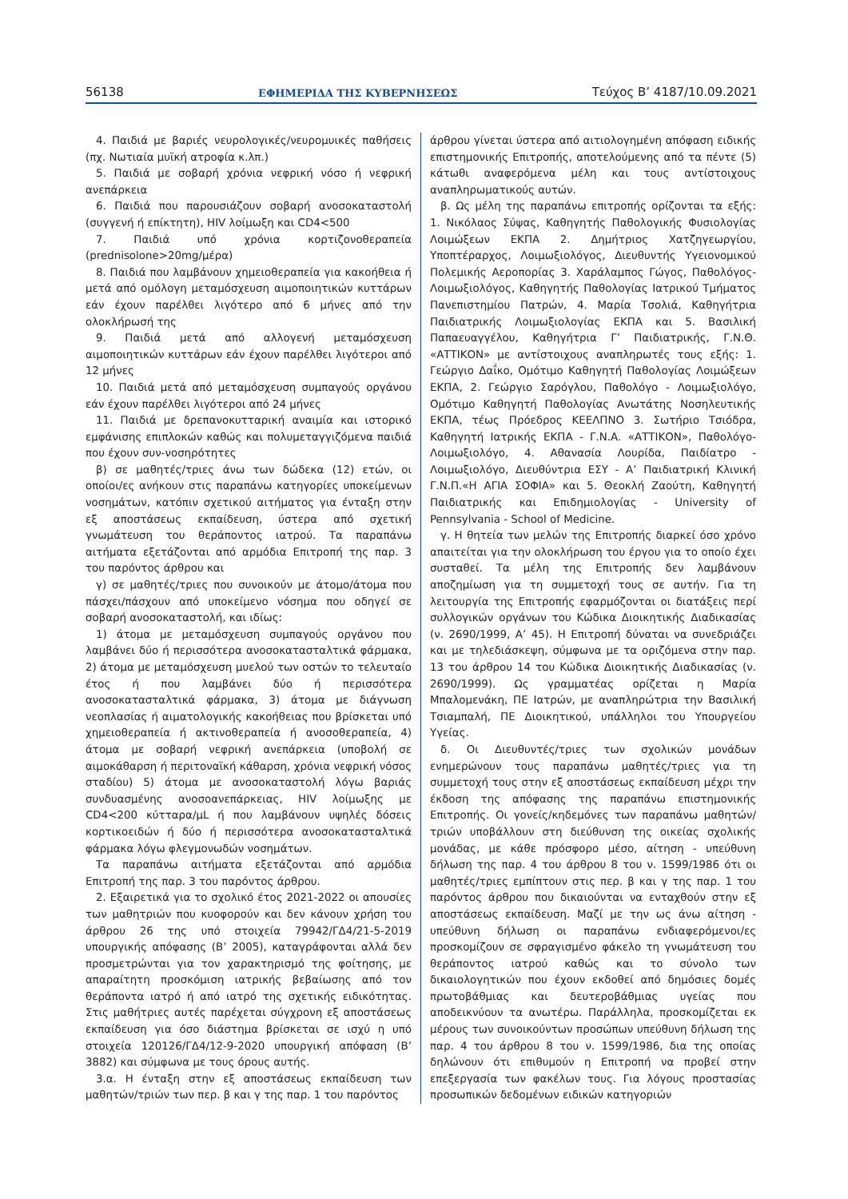56138 ΕΦΗΜΕΡΙΔΑ ΤΗΣ ΚΥΒΕΡΝΗΣΕΩΣ Τεύχος B’ 4187/10.09.2021
4. Παιδιά με βαριές νευρολογικές/νευρομυικές παθήσεις (πχ. Νωτιαία μυϊκή ατροφία κ.λπ.)
5. Παιδιά με σοβαρή χρόνια νεφρική νόσο ή νεφρική ανεπάρκεια
6. Παιδιά που παρουσιάζουν σοβαρή ανοσοκαταστολή (συγγενή ή επίκτητη), HIV λοίμωξη και CD4<500
7. Παιδιά υπό χρόνια κορτιζονοθεραπεία (prednisolone>20mg/μέρα)
8. Παιδιά που λαμβάνουν χημειοθεραπεία για κακοήθεια ή μετά από ομόλογη μεταμόσχευση αιμοποιητικών κυττάρων εάν έχουν παρέλθει λιγότερο από 6 μήνες από την ολοκλήρωσή της
9. Παιδιά μετά από αλλογενή μεταμόσχευση αιμοποιητικών κυττάρων εάν έχουν παρέλθει λιγότεροι από 12 μήνες
10. Παιδιά μετά από μεταμόσχευση συμπαγούς οργάνου εάν έχουν παρέλθει λιγότεροι από 24 μήνες
11. Παιδιά με δρεπανοκυτταρική αναιμία και ιστορικό εμφάνισης επιπλοκών καθώς και πολυμεταγγιζόμενα παιδιά που έχουν συν-νοσηρότητες
β) σε μαθητές/τριες άνω των δώδεκα (12) ετών, οι οποίοι/ες ανήκουν στις παραπάνω κατηγορίες υποκείμενων νοσημάτων, κατόπιν σχετικού αιτήματος για ένταξη στην εξ αποστάσεως εκπαίδευση, ύστερα από σχετική γνωμάτευση του θεράποντος ιατρού. Τα παραπάνω αιτήματα εξετάζονται από αρμόδια Επιτροπή της παρ. 3 του παρόντος άρθρου και
γ) σε μαθητές/τριες που συνοικούν με άτομο/άτομα που πάσχει/πάσχουν από υποκείμενο νόσημα που οδηγεί σε σοβαρή ανοσοκαταστολή, και ιδίως:
1) άτομα με μεταμόσχευση συμπαγούς οργάνου που λαμβάνει δύο ή περισσότερα ανοσοκατασταλτικά φάρμακα, 2) άτομα με μεταμόσχευση μυελού των οστών το τελευταίο έτος ή που λαμβάνει δύο ή περισσότερα ανοσοκατασταλτικά φάρμακα, 3) άτομα με διάγνωση νεοπλασίας ή αιματολογικής κακοήθειας που βρίσκεται υπό χημειοθεραπεία ή ακτινοθεραπεία ή ανοσοθεραπεία, 4) άτομα με σοβαρή νεφρική ανεπάρκεια (υποβολή σε αιμοκάθαρση ή περιτοναϊκή κάθαρση, χρόνια νεφρική νόσος σταδίου) 5) άτομα με ανοσοκαταστολή λόγω βαριάς συνδυασμένης ανοσοανεπάρκειας, HIV λοίμωξης με CD4<200 κύτταρα/μL ή που λαμβάνουν υψηλές δόσεις κορτικοειδών ή δύο ή περισσότερα ανοσοκατασταλτικά φάρμακα λόγω φλεγμονωδών νοσημάτων.
Τα παραπάνω αιτήματα εξετάζονται από αρμόδια Επιτροπή της παρ. 3 του παρόντος άρθρου.
2. Εξαιρετικά για το σχολικό έτος 2021-2022 οι απουσίες των μαθητριών που κυοφορούν και δεν κάνουν χρήση του άρθρου 26 της υπό στοιχεία 79942/ΓΔ4/21-5-2019 υπουργικής απόφασης (Β’ 2005), καταγράφονται αλλά δεν προσμετρώνται για τον χαρακτηρισμό της φοίτησης, με απαραίτητη προσκόμιση ιατρικής βεβαίωσης από τον θεράποντα ιατρό ή από ιατρό της σχετικής ειδικότητας. Στις μαθήτριες αυτές παρέχεται σύγχρονη εξ αποστάσεως εκπαίδευση για όσο διάστημα βρίσκεται σε ισχύ η υπό στοιχεία 120126/ΓΔ4/12-9-2020 υπουργική απόφαση (Β’ 3882) και σύμφωνα με τους όρους αυτής.
3.α. Η ένταξη στην εξ αποστάσεως εκπαίδευση των μαθητών/τριών των περ. β και γ της παρ. 1 του παρόντος
άρθρου γίνεται ύστερα από αιτιολογημένη απόφαση ειδικής επιστημονικής Επιτροπής, αποτελούμενης από τα πέντε (5) κάτωθι αναφερόμενα μέλη και τους αντίστοιχους αναπληρωματικούς αυτών.
β. Ως μέλη της παραπάνω επιτροπής ορίζονται τα εξής: 1. Νικόλαος Σύψας, Καθηγητής Παθολογικής Φυσιολογίας Λοιμώξεων ΕΚΠΑ 2. Δημήτριος Χατζηγεωργίου, Υποπτέραρχος, Λοιμωξιολόγος, Διευθυντής Υγειονομικού Πολεμικής Αεροπορίας 3. Χαράλαμπος Γώγος, Παθολόγος- Λοιμωξιολόγος, Καθηγητής Παθολογίας Ιατρικού Τμήματος Πανεπιστημίου Πατρών, 4. Μαρία Τσολιά, Καθηγήτρια Παιδιατρικής Λοιμωξιολογίας ΕΚΠΑ και 5. Βασιλική Παπαευαγγέλου, Καθηγήτρια Γ’ Παιδιατρικής, Γ.Ν.Θ. «ΑΤΤΙΚΟΝ» με αντίστοιχους αναπληρωτές τους εξής: 1. Γεώργιο Δαΐκο, Ομότιμο Καθηγητή Παθολογίας Λοιμώξεων ΕΚΠΑ, 2. Γεώργιο Σαρόγλου, Παθολόγο - Λοιμωξιολόγο, Ομότιμο Καθηγητή Παθολογίας Ανωτάτης Νοσηλευτικής ΕΚΠΑ, τέως Πρόεδρος ΚΕΕΛΠΝΟ 3. Σωτήριο Τσιόδρα, Καθηγητή Ιατρικής ΕΚΠΑ - Γ.Ν.Α. «ΑΤΤΙΚΟΝ», Παθολόγο- Λοιμωξιολόγο, 4. Αθανασία Λουρίδα, Παιδίατρο - Λοιμωξιολόγο, Διευθύντρια ΕΣΥ - Α’ Παιδιατρική Κλινική Γ.Ν.Π.«Η ΑΓΙΑ ΣΟΦΙΑ» και 5. Θεοκλή Ζαούτη, Καθηγητή Παιδιατρικής και Επιδημιολογίας - University of Pennsylvania - School of Medicine.
γ. Η θητεία των μελών της Επιτροπής διαρκεί όσο χρόνο απαιτείται για την ολοκλήρωση του έργου για το οποίο έχει συσταθεί. Τα μέλη της Επιτροπής δεν λαμβάνουν αποζημίωση για τη συμμετοχή τους σε αυτήν. Για τη λειτουργία της Επιτροπής εφαρμόζονται οι διατάξεις περί συλλογικών οργάνων του Κώδικα Διοικητικής Διαδικασίας (ν. 2690/1999, Α’ 45). Η Επιτροπή δύναται να συνεδριάζει και με τηλεδιάσκεψη, σύμφωνα με τα οριζόμενα στην παρ. 13 του άρθρου 14 του Κώδικα Διοικητικής Διαδικασίας (ν. 2690/1999). Ως γραμματέας ορίζεται η Μαρία Μπαλομενάκη, ΠΕ Ιατρών, με αναπληρώτρια την Βασιλική Τσιαμπαλή, ΠΕ Διοικητικού, υπάλληλοι του Υπουργείου Υγείας.
δ. Οι Διευθυντές/τριες των σχολικών μονάδων ενημερώνουν τους παραπάνω μαθητές/τριες για τη συμμετοχή τους στην εξ αποστάσεως εκπαίδευση μέχρι την έκδοση της απόφασης της παραπάνω επιστημονικής Επιτροπής. Οι γονείς/κηδεμόνες των παραπάνω μαθητών/τριών υποβάλλουν στη διεύθυνση της οικείας σχολικής μονάδας, με κάθε πρόσφορο μέσο, αίτηση - υπεύθυνη δήλωση της παρ. 4 του άρθρου 8 του ν. 1599/1986 ότι οι μαθητές/τριες εμπίπτουν στις περ. β και γ της παρ. 1 του παρόντος άρθρου που δικαιούνται να ενταχθούν στην εξ αποστάσεως εκπαίδευση. Μαζί με την ως άνω αίτηση - υπεύθυνη δήλωση οι παραπάνω ενδιαφερόμενοι/ες προσκομίζουν σε σφραγισμένο φάκελο τη γνωμάτευση του θεράποντος ιατρού καθώς και το σύνολο των δικαιολογητικών που έχουν εκδοθεί από δημόσιες δομές πρωτοβάθμιας και δευτεροβάθμιας υγείας που αποδεικνύουν τα ανωτέρω. Παράλληλα, προσκομίζεται εκ μέρους των συνοικούντων προσώπων υπεύθυνη δήλωση της παρ. 4 του άρθρου 8 του ν. 1599/1986, δια της οποίας δηλώνουν ότι επιθυμούν η Επιτροπή να προβεί στην επεξεργασία των φακέλων τους. Για λόγους προστασίας προσωπικών δεδομένων ειδικών κατηγοριών